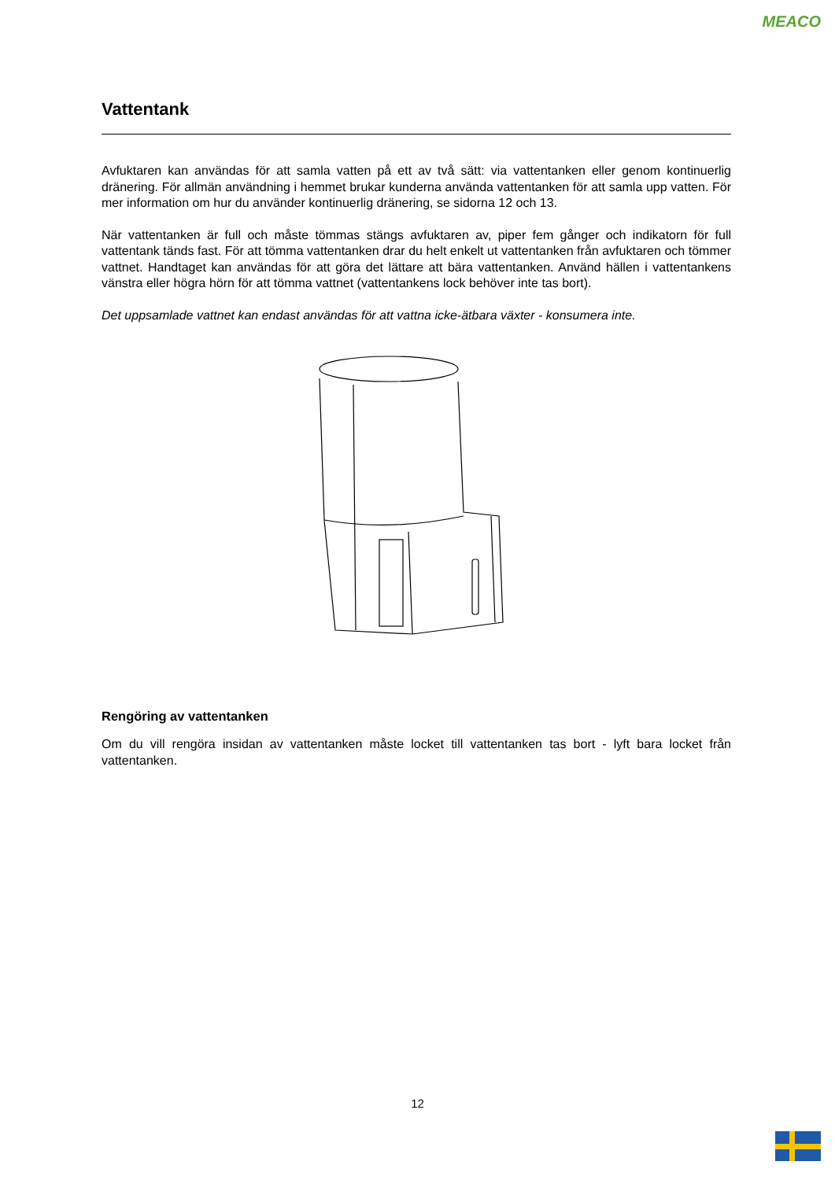MEACO
Vattentank
Avfuktaren kan användas för att samla vatten på ett av två sätt: via vattentanken eller genom kontinuerlig dränering. För allmän användning i hemmet brukar kunderna använda vattentanken för att samla upp vatten. För mer information om hur du använder kontinuerlig dränering, se sidorna 12 och 13.
När vattentanken är full och måste tömmas stängs avfuktaren av, piper fem gånger och indikatorn för full vattentank tänds fast. För att tömma vattentanken drar du helt enkelt ut vattentanken från avfuktaren och tömmer vattnet. Handtaget kan användas för att göra det lättare att bära vattentanken. Använd hällen i vattentankens vänstra eller högra hörn för att tömma vattnet (vattentankens lock behöver inte tas bort).
Det uppsamlade vattnet kan endast användas för att vattna icke-ätbara växter - konsumera inte.
Rengöring av vattentanken
Om du vill rengöra insidan av vattentanken måste locket till vattentanken tas bort - lyft bara locket från vattentanken.
12